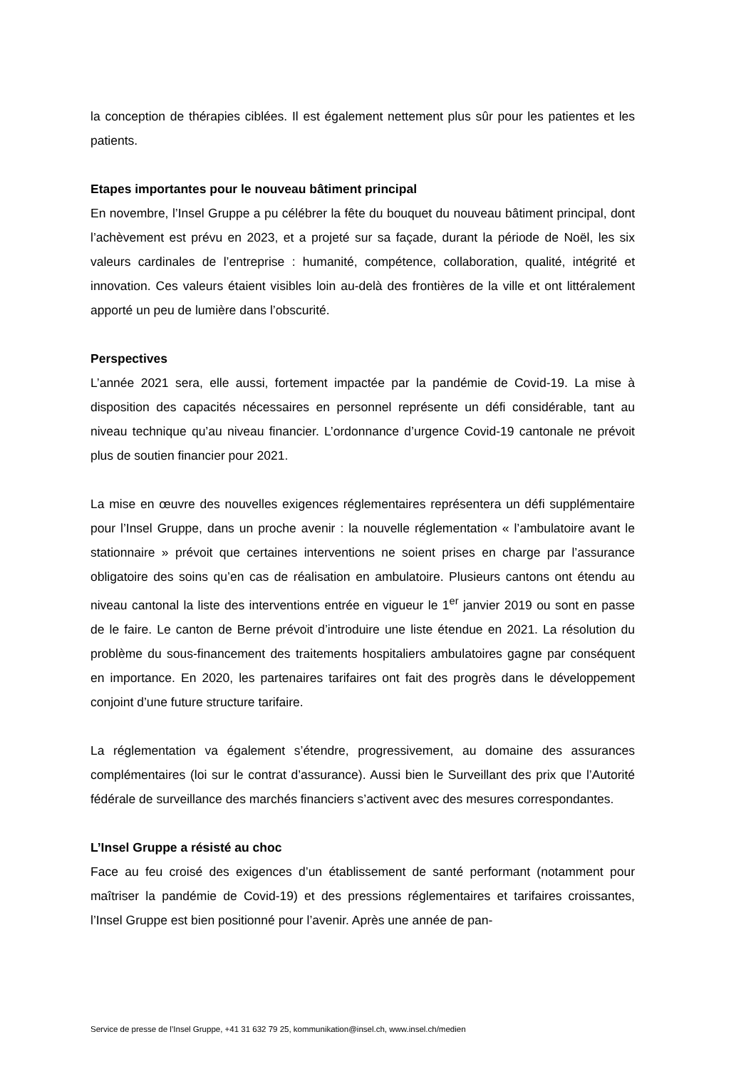la conception de thérapies ciblées. Il est également nettement plus sûr pour les patientes et les patients.
Etapes importantes pour le nouveau bâtiment principal
En novembre, l’Insel Gruppe a pu célébrer la fête du bouquet du nouveau bâtiment principal, dont l’achèvement est prévu en 2023, et a projeté sur sa façade, durant la période de Noël, les six valeurs cardinales de l’entreprise : humanité, compétence, collaboration, qualité, intégrité et innovation. Ces valeurs étaient visibles loin au-delà des frontières de la ville et ont littéralement apporté un peu de lumière dans l’obscurité.
Perspectives
L’année 2021 sera, elle aussi, fortement impactée par la pandémie de Covid-19. La mise à disposition des capacités nécessaires en personnel représente un défi considérable, tant au niveau technique qu’au niveau financier. L’ordonnance d’urgence Covid-19 cantonale ne prévoit plus de soutien financier pour 2021.
La mise en œuvre des nouvelles exigences réglementaires représentera un défi supplémentaire pour l’Insel Gruppe, dans un proche avenir : la nouvelle réglementation « l’ambulatoire avant le stationnaire » prévoit que certaines interventions ne soient prises en charge par l’assurance obligatoire des soins qu’en cas de réalisation en ambulatoire. Plusieurs cantons ont étendu au niveau cantonal la liste des interventions entrée en vigueur le 1<sup>er</sup> janvier 2019 ou sont en passe de le faire. Le canton de Berne prévoit d’introduire une liste étendue en 2021. La résolution du problème du sous-financement des traitements hospitaliers ambulatoires gagne par conséquent en importance. En 2020, les partenaires tarifaires ont fait des progrès dans le développement conjoint d’une future structure tarifaire.
La réglementation va également s’étendre, progressivement, au domaine des assurances complémentaires (loi sur le contrat d’assurance). Aussi bien le Surveillant des prix que l’Autorité fédérale de surveillance des marchés financiers s’activent avec des mesures correspondantes.
L’Insel Gruppe a résisté au choc
Face au feu croisé des exigences d’un établissement de santé performant (notamment pour maîtriser la pandémie de Covid-19) et des pressions réglementaires et tarifaires croissantes, l’Insel Gruppe est bien positionné pour l’avenir. Après une année de pan-
Service de presse de l’Insel Gruppe, +41 31 632 79 25, kommunikation@insel.ch, www.insel.ch/medien